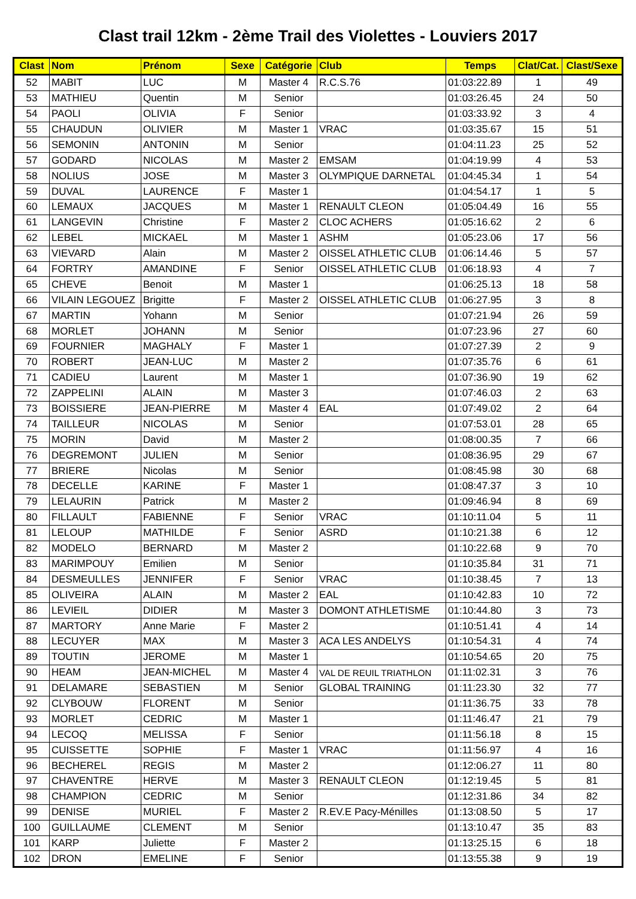Clast trail 12km - 2ème Trail des Violettes - Louviers 2017
| Clast | Nom | Prénom | Sexe | Catégorie | Club | Temps | Clat/Cat. | Clast/Sexe |
| --- | --- | --- | --- | --- | --- | --- | --- | --- |
| 52 | MABIT | LUC | M | Master 4 | R.C.S.76 | 01:03:22.89 | 1 | 49 |
| 53 | MATHIEU | Quentin | M | Senior | | 01:03:26.45 | 24 | 50 |
| 54 | PAOLI | OLIVIA | F | Senior | | 01:03:33.92 | 3 | 4 |
| 55 | CHAUDUN | OLIVIER | M | Master 1 | VRAC | 01:03:35.67 | 15 | 51 |
| 56 | SEMONIN | ANTONIN | M | Senior | | 01:04:11.23 | 25 | 52 |
| 57 | GODARD | NICOLAS | M | Master 2 | EMSAM | 01:04:19.99 | 4 | 53 |
| 58 | NOLIUS | JOSE | M | Master 3 | OLYMPIQUE DARNETAL | 01:04:45.34 | 1 | 54 |
| 59 | DUVAL | LAURENCE | F | Master 1 | | 01:04:54.17 | 1 | 5 |
| 60 | LEMAUX | JACQUES | M | Master 1 | RENAULT CLEON | 01:05:04.49 | 16 | 55 |
| 61 | LANGEVIN | Christine | F | Master 2 | CLOC ACHERS | 01:05:16.62 | 2 | 6 |
| 62 | LEBEL | MICKAEL | M | Master 1 | ASHM | 01:05:23.06 | 17 | 56 |
| 63 | VIEVARD | Alain | M | Master 2 | OISSEL ATHLETIC CLUB | 01:06:14.46 | 5 | 57 |
| 64 | FORTRY | AMANDINE | F | Senior | OISSEL ATHLETIC CLUB | 01:06:18.93 | 4 | 7 |
| 65 | CHEVE | Benoit | M | Master 1 | | 01:06:25.13 | 18 | 58 |
| 66 | VILAIN LEGOUEZ | Brigitte | F | Master 2 | OISSEL ATHLETIC CLUB | 01:06:27.95 | 3 | 8 |
| 67 | MARTIN | Yohann | M | Senior | | 01:07:21.94 | 26 | 59 |
| 68 | MORLET | JOHANN | M | Senior | | 01:07:23.96 | 27 | 60 |
| 69 | FOURNIER | MAGHALY | F | Master 1 | | 01:07:27.39 | 2 | 9 |
| 70 | ROBERT | JEAN-LUC | M | Master 2 | | 01:07:35.76 | 6 | 61 |
| 71 | CADIEU | Laurent | M | Master 1 | | 01:07:36.90 | 19 | 62 |
| 72 | ZAPPELINI | ALAIN | M | Master 3 | | 01:07:46.03 | 2 | 63 |
| 73 | BOISSIERE | JEAN-PIERRE | M | Master 4 | EAL | 01:07:49.02 | 2 | 64 |
| 74 | TAILLEUR | NICOLAS | M | Senior | | 01:07:53.01 | 28 | 65 |
| 75 | MORIN | David | M | Master 2 | | 01:08:00.35 | 7 | 66 |
| 76 | DEGREMONT | JULIEN | M | Senior | | 01:08:36.95 | 29 | 67 |
| 77 | BRIERE | Nicolas | M | Senior | | 01:08:45.98 | 30 | 68 |
| 78 | DECELLE | KARINE | F | Master 1 | | 01:08:47.37 | 3 | 10 |
| 79 | LELAURIN | Patrick | M | Master 2 | | 01:09:46.94 | 8 | 69 |
| 80 | FILLAULT | FABIENNE | F | Senior | VRAC | 01:10:11.04 | 5 | 11 |
| 81 | LELOUP | MATHILDE | F | Senior | ASRD | 01:10:21.38 | 6 | 12 |
| 82 | MODELO | BERNARD | M | Master 2 | | 01:10:22.68 | 9 | 70 |
| 83 | MARIMPOUY | Emilien | M | Senior | | 01:10:35.84 | 31 | 71 |
| 84 | DESMEULLES | JENNIFER | F | Senior | VRAC | 01:10:38.45 | 7 | 13 |
| 85 | OLIVEIRA | ALAIN | M | Master 2 | EAL | 01:10:42.83 | 10 | 72 |
| 86 | LEVIEIL | DIDIER | M | Master 3 | DOMONT ATHLETISME | 01:10:44.80 | 3 | 73 |
| 87 | MARTORY | Anne Marie | F | Master 2 | | 01:10:51.41 | 4 | 14 |
| 88 | LECUYER | MAX | M | Master 3 | ACA LES ANDELYS | 01:10:54.31 | 4 | 74 |
| 89 | TOUTIN | JEROME | M | Master 1 | | 01:10:54.65 | 20 | 75 |
| 90 | HEAM | JEAN-MICHEL | M | Master 4 | VAL DE REUIL TRIATHLON | 01:11:02.31 | 3 | 76 |
| 91 | DELAMARE | SEBASTIEN | M | Senior | GLOBAL TRAINING | 01:11:23.30 | 32 | 77 |
| 92 | CLYBOUW | FLORENT | M | Senior | | 01:11:36.75 | 33 | 78 |
| 93 | MORLET | CEDRIC | M | Master 1 | | 01:11:46.47 | 21 | 79 |
| 94 | LECOQ | MELISSA | F | Senior | | 01:11:56.18 | 8 | 15 |
| 95 | CUISSETTE | SOPHIE | F | Master 1 | VRAC | 01:11:56.97 | 4 | 16 |
| 96 | BECHEREL | REGIS | M | Master 2 | | 01:12:06.27 | 11 | 80 |
| 97 | CHAVENTRE | HERVE | M | Master 3 | RENAULT CLEON | 01:12:19.45 | 5 | 81 |
| 98 | CHAMPION | CEDRIC | M | Senior | | 01:12:31.86 | 34 | 82 |
| 99 | DENISE | MURIEL | F | Master 2 | R.EV.E Pacy-Ménilles | 01:13:08.50 | 5 | 17 |
| 100 | GUILLAUME | CLEMENT | M | Senior | | 01:13:10.47 | 35 | 83 |
| 101 | KARP | Juliette | F | Master 2 | | 01:13:25.15 | 6 | 18 |
| 102 | DRON | EMELINE | F | Senior | | 01:13:55.38 | 9 | 19 |